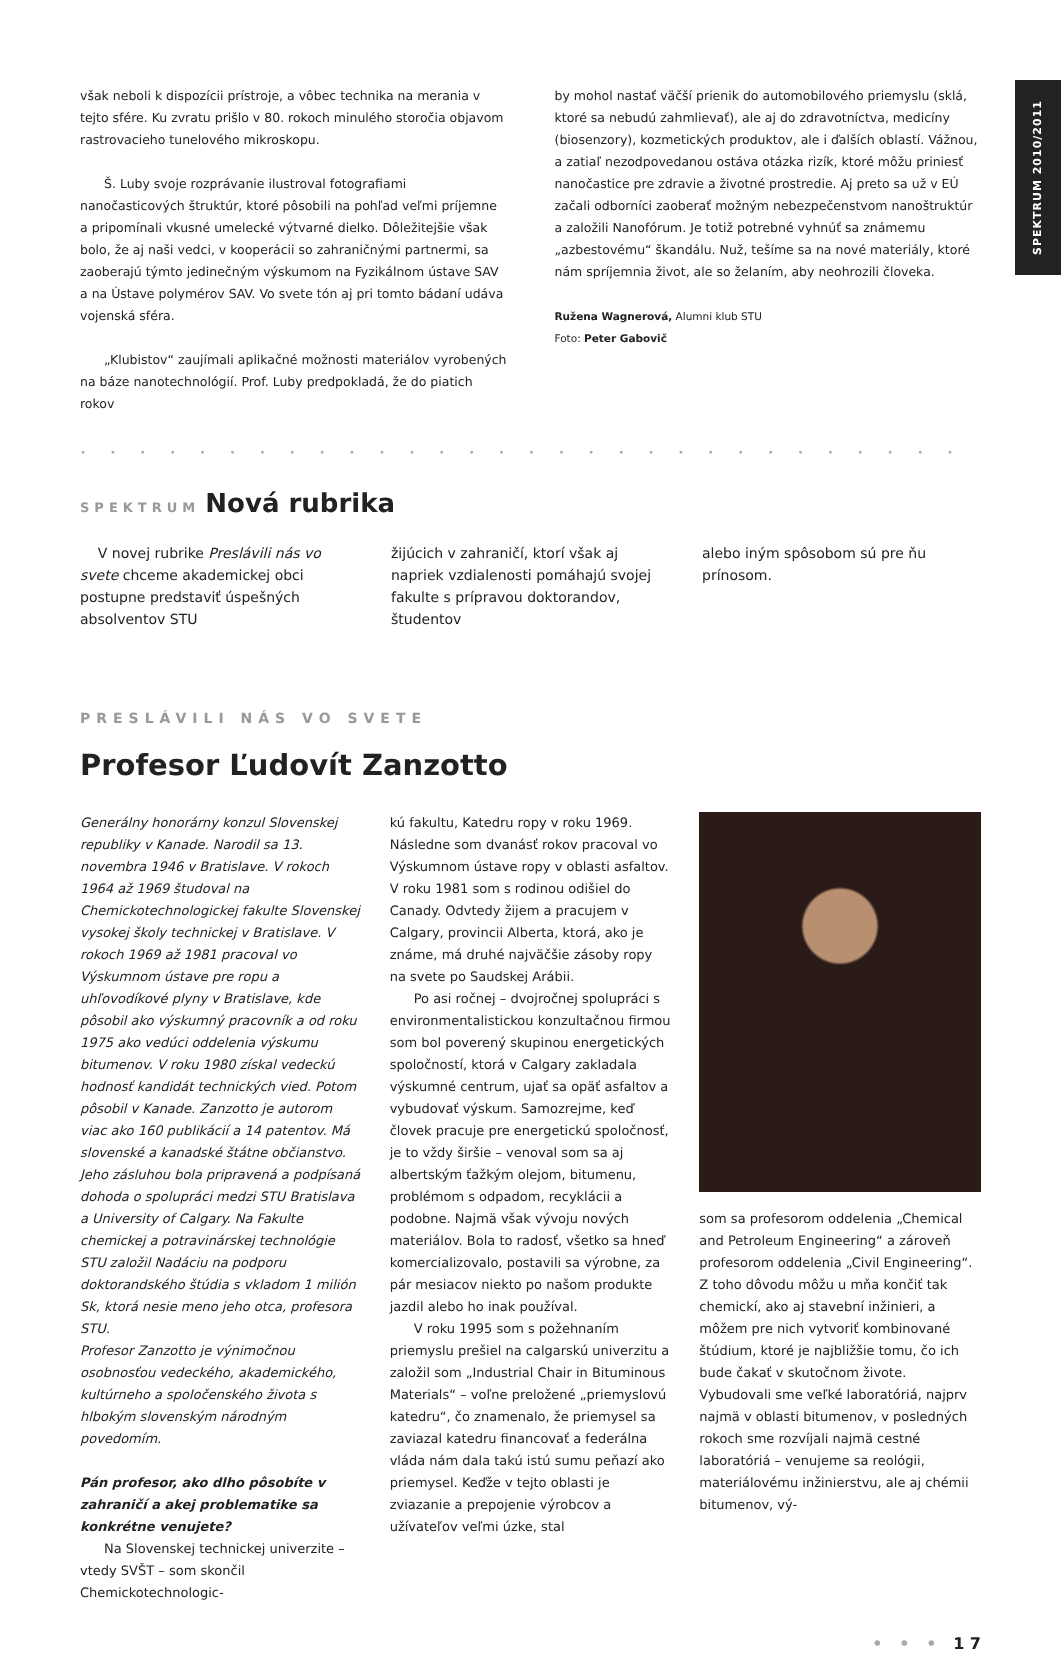SPEKTRUM 2010/2011
však neboli k dispozícii prístroje, a vôbec technika na merania v tejto sfére. Ku zvratu prišlo v 80. rokoch minulého storočia objavom rastrovacieho tunelového mikroskopu.
Š. Luby svoje rozprávanie ilustroval fotografiami nanočasticových štruktúr, ktoré pôsobili na pohľad veľmi príjemne a pripomínali vkusné umelecké výtvarné dielko. Dôležitejšie však bolo, že aj naši vedci, v kooperácii so zahraničnými partnermi, sa zaoberajú týmto jedinečným výskumom na Fyzikálnom ústave SAV a na Ústave polymérov SAV. Vo svete tón aj pri tomto bádaní udáva vojenská sféra.
„Klubistov“ zaujímali aplikačné možnosti materiálov vyrobených na báze nanotechnológií. Prof. Luby predpokladá, že do piatich rokov
by mohol nastať väčší prienik do automobilového priemyslu (sklá, ktoré sa nebudú zahmlievať), ale aj do zdravotníctva, medicíny (biosenzory), kozmetických produktov, ale i ďalších oblastí. Vážnou, a zatiaľ nezodpovedanou ostáva otázka rizík, ktoré môžu priniesť nanočastice pre zdravie a životné prostredie. Aj preto sa už v EÚ začali odborníci zaoberať možným nebezpečenstvom nanoštruktúr a založili Nanofórum. Je totiž potrebné vyhnúť sa známemu „azbestovému“ škandálu. Nuž, tešíme sa na nové materiály, ktoré nám spríjemnia život, ale so želaním, aby neohrozili človeka.
Ružena Wagnerová, Alumni klub STU
Foto: Peter Gabovič
••••••••••••••••••••••••••••••
SPEKTRUM
Nová rubrika
V novej rubrike Preslávili nás vo svete chceme akademickej obci postupne predstaviť úspešných absolventov STU
žijúcich v zahraničí, ktorí však aj napriek vzdialenosti pomáhajú svojej fakulte s prípravou doktorandov, študentov
alebo iným spôsobom sú pre ňu prínosom.
PRESLÁVILI NÁS VO SVETE
Profesor Ľudovít Zanzotto
Generálny honorárny konzul Slovenskej republiky v Kanade. Narodil sa 13. novembra 1946 v Bratislave. V rokoch 1964 až 1969 študoval na Chemickotechnologickej fakulte Slovenskej vysokej školy technickej v Bratislave. V rokoch 1969 až 1981 pracoval vo Výskumnom ústave pre ropu a uhľovodíkové plyny v Bratislave, kde pôsobil ako výskumný pracovník a od roku 1975 ako vedúci oddelenia výskumu bitumenov. V roku 1980 získal vedeckú hodnosť kandidát technických vied. Potom pôsobil v Kanade. Zanzotto je autorom viac ako 160 publikácií a 14 patentov. Má slovenské a kanadské štátne občianstvo. Jeho zásluhou bola pripravená a podpísaná dohoda o spolupráci medzi STU Bratislava a University of Calgary. Na Fakulte chemickej a potravinárskej technológie STU založil Nadáciu na podporu doktorandského štúdia s vkladom 1 milión Sk, ktorá nesie meno jeho otca, profesora STU.
Profesor Zanzotto je výnimočnou osobnosťou vedeckého, akademického, kultúrneho a spoločenského života s hlbokým slovenským národným povedomím.
Pán profesor, ako dlho pôsobíte v zahraničí a akej problematike sa konkrétne venujete?
Na Slovenskej technickej univerzite – vtedy SVŠT – som skončil Chemickotechnologic-
kú fakultu, Katedru ropy v roku 1969. Následne som dvanásť rokov pracoval vo Výskumnom ústave ropy v oblasti asfaltov. V roku 1981 som s rodinou odišiel do Canady. Odvtedy žijem a pracujem v Calgary, provincii Alberta, ktorá, ako je známe, má druhé najväčšie zásoby ropy na svete po Saudskej Arábii.
Po asi ročnej – dvojročnej spolupráci s environmentalistickou konzultačnou firmou som bol poverený skupinou energetických spoločností, ktorá v Calgary zakladala výskumné centrum, ujať sa opäť asfaltov a vybudovať výskum. Samozrejme, keď človek pracuje pre energetickú spoločnosť, je to vždy širšie – venoval som sa aj albertským ťažkým olejom, bitumenu, problémom s odpadom, recyklácii a podobne. Najmä však vývoju nových materiálov. Bola to radosť, všetko sa hneď komercializovalo, postavili sa výrobne, za pár mesiacov niekto po našom produkte jazdil alebo ho inak používal.
V roku 1995 som s požehnaním priemyslu prešiel na calgarskú univerzitu a založil som „Industrial Chair in Bituminous Materials“ – voľne preložené „priemyslovú katedru“, čo znamenalo, že priemysel sa zaviazal katedru financovať a federálna vláda nám dala takú istú sumu peňazí ako priemysel. Keďže v tejto oblasti je zviazanie a prepojenie výrobcov a užívateľov veľmi úzke, stal
som sa profesorom oddelenia „Chemical and Petroleum Engineering“ a zároveň profesorom oddelenia „Civil Engineering“. Z toho dôvodu môžu u mňa končiť tak chemickí, ako aj stavební inžinieri, a môžem pre nich vytvoriť kombinované štúdium, ktoré je najbližšie tomu, čo ich bude čakať v skutočnom živote. Vybudovali sme veľké laboratóriá, najprv najmä v oblasti bitumenov, v posledných rokoch sme rozvíjali najmä cestné laboratóriá – venujeme sa reológii, materiálovému inžinierstvu, ale aj chémii bitumenov, vý-
• • • 1 7